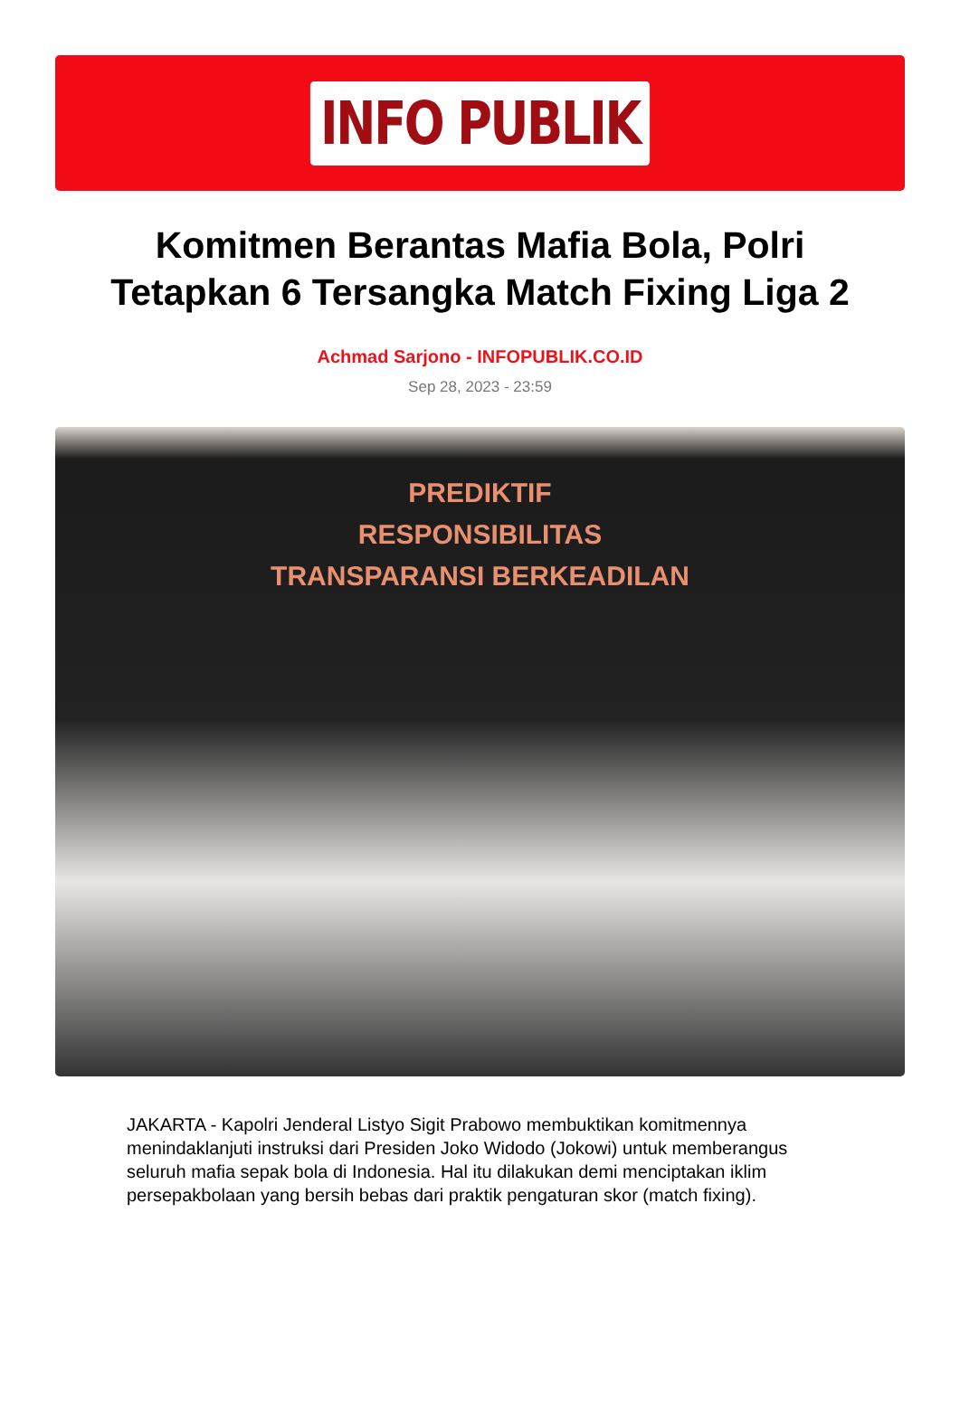INFO PUBLIK
Komitmen Berantas Mafia Bola, Polri Tetapkan 6 Tersangka Match Fixing Liga 2
Achmad Sarjono - INFOPUBLIK.CO.ID
Sep 28, 2023 - 23:59
PREDIKTIF
RESPONSIBILITAS
TRANSPARANSI BERKEADILAN
JAKARTA - Kapolri Jenderal Listyo Sigit Prabowo membuktikan komitmennya menindaklanjuti instruksi dari Presiden Joko Widodo (Jokowi) untuk memberangus seluruh mafia sepak bola di Indonesia. Hal itu dilakukan demi menciptakan iklim persepakbolaan yang bersih bebas dari praktik pengaturan skor (match fixing).